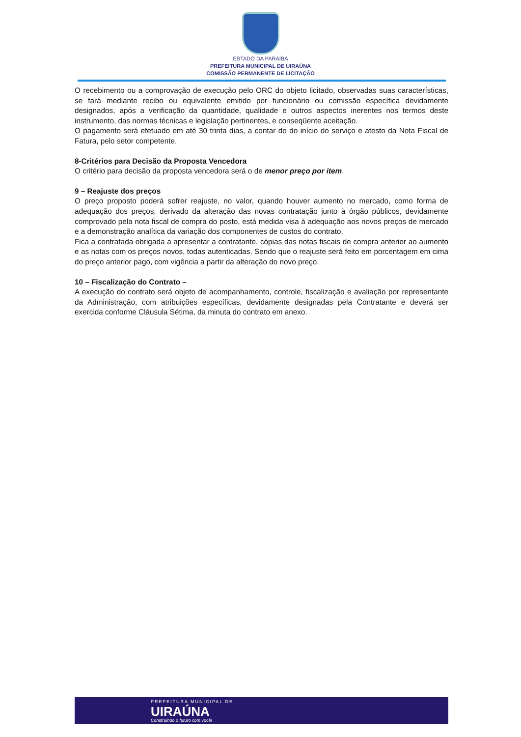ESTADO DA PARAÍBA
PREFEITURA MUNICIPAL DE UIRAÚNA
COMISSÃO PERMANENTE DE LICITAÇÃO
O recebimento ou a comprovação de execução pelo ORC do objeto licitado, observadas suas características, se fará mediante recibo ou equivalente emitido por funcionário ou comissão específica devidamente designados, após a verificação da quantidade, qualidade e outros aspectos inerentes nos termos deste instrumento, das normas técnicas e legislação pertinentes, e conseqüente aceitação.
O pagamento será efetuado em até 30 trinta dias, a contar do do início do serviço e atesto da Nota Fiscal de Fatura, pelo setor competente.
8-Critérios para Decisão da Proposta Vencedora
O critério para decisão da proposta vencedora será o de menor preço por item.
9 – Reajuste dos preços
O preço proposto poderá sofrer reajuste, no valor, quando houver aumento no mercado, como forma de adequação dos preços, derivado da alteração das novas contratação junto à órgão públicos, devidamente comprovado pela nota fiscal de compra do posto, está medida visa à adequação aos novos preços de mercado e a demonstração analítica da variação dos componentes de custos do contrato.
Fica a contratada obrigada a apresentar a contratante, cópias das notas fiscais de compra anterior ao aumento e as notas com os preços novos, todas autenticadas. Sendo que o reajuste será feito em porcentagem em cima do preço anterior pago, com vigência a partir da alteração do novo preço.
10 – Fiscalização do Contrato –
A execução do contrato será objeto de acompanhamento, controle, fiscalização e avaliação por representante da Administração, com atribuições específicas, devidamente designadas pela Contratante e deverá ser exercida conforme Cláusula Sétima, da minuta do contrato em anexo.
PREFEITURA MUNICIPAL DE
UIRAÚNA
Construindo o futuro com você!